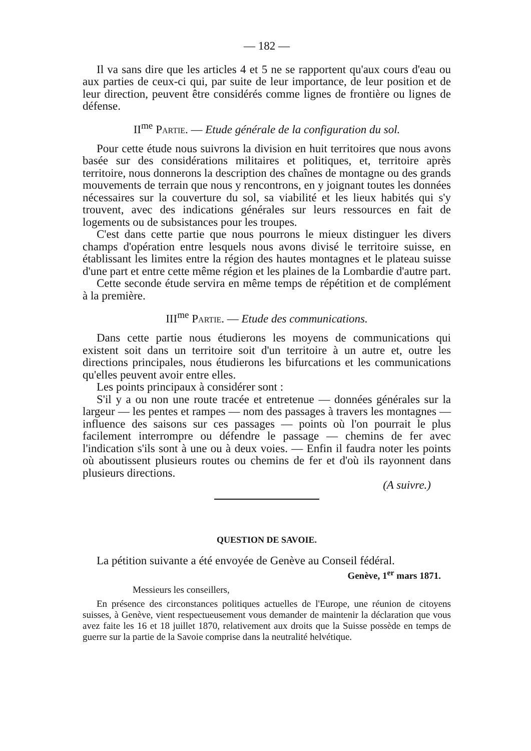— 182 —
Il va sans dire que les articles 4 et 5 ne se rapportent qu'aux cours d'eau ou aux parties de ceux-ci qui, par suite de leur importance, de leur position et de leur direction, peuvent être considérés comme lignes de frontière ou lignes de défense.
II<sup>me</sup> Partie. — Etude générale de la configuration du sol.
Pour cette étude nous suivrons la division en huit territoires que nous avons basée sur des considérations militaires et politiques, et, territoire après territoire, nous donnerons la description des chaînes de montagne ou des grands mouvements de terrain que nous y rencontrons, en y joignant toutes les données nécessaires sur la couverture du sol, sa viabilité et les lieux habités qui s'y trouvent, avec des indications générales sur leurs ressources en fait de logements ou de subsistances pour les troupes.
C'est dans cette partie que nous pourrons le mieux distinguer les divers champs d'opération entre lesquels nous avons divisé le territoire suisse, en établissant les limites entre la région des hautes montagnes et le plateau suisse d'une part et entre cette même région et les plaines de la Lombardie d'autre part.
Cette seconde étude servira en même temps de répétition et de complément à la première.
III<sup>me</sup> Partie. — Etude des communications.
Dans cette partie nous étudierons les moyens de communications qui existent soit dans un territoire soit d'un territoire à un autre et, outre les directions principales, nous étudierons les bifurcations et les communications qu'elles peuvent avoir entre elles.
Les points principaux à considérer sont :
S'il y a ou non une route tracée et entretenue — données générales sur la largeur — les pentes et rampes — nom des passages à travers les montagnes — influence des saisons sur ces passages — points où l'on pourrait le plus facilement interrompre ou défendre le passage — chemins de fer avec l'indication s'ils sont à une ou à deux voies. — Enfin il faudra noter les points où aboutissent plusieurs routes ou chemins de fer et d'où ils rayonnent dans plusieurs directions.
(A suivre.)
QUESTION DE SAVOIE.
La pétition suivante a été envoyée de Genève au Conseil fédéral.
Genève, 1<sup>er</sup> mars 1871.
Messieurs les conseillers,
En présence des circonstances politiques actuelles de l'Europe, une réunion de citoyens suisses, à Genève, vient respectueusement vous demander de maintenir la déclaration que vous avez faite les 16 et 18 juillet 1870, relativement aux droits que la Suisse possède en temps de guerre sur la partie de la Savoie comprise dans la neutralité helvétique.